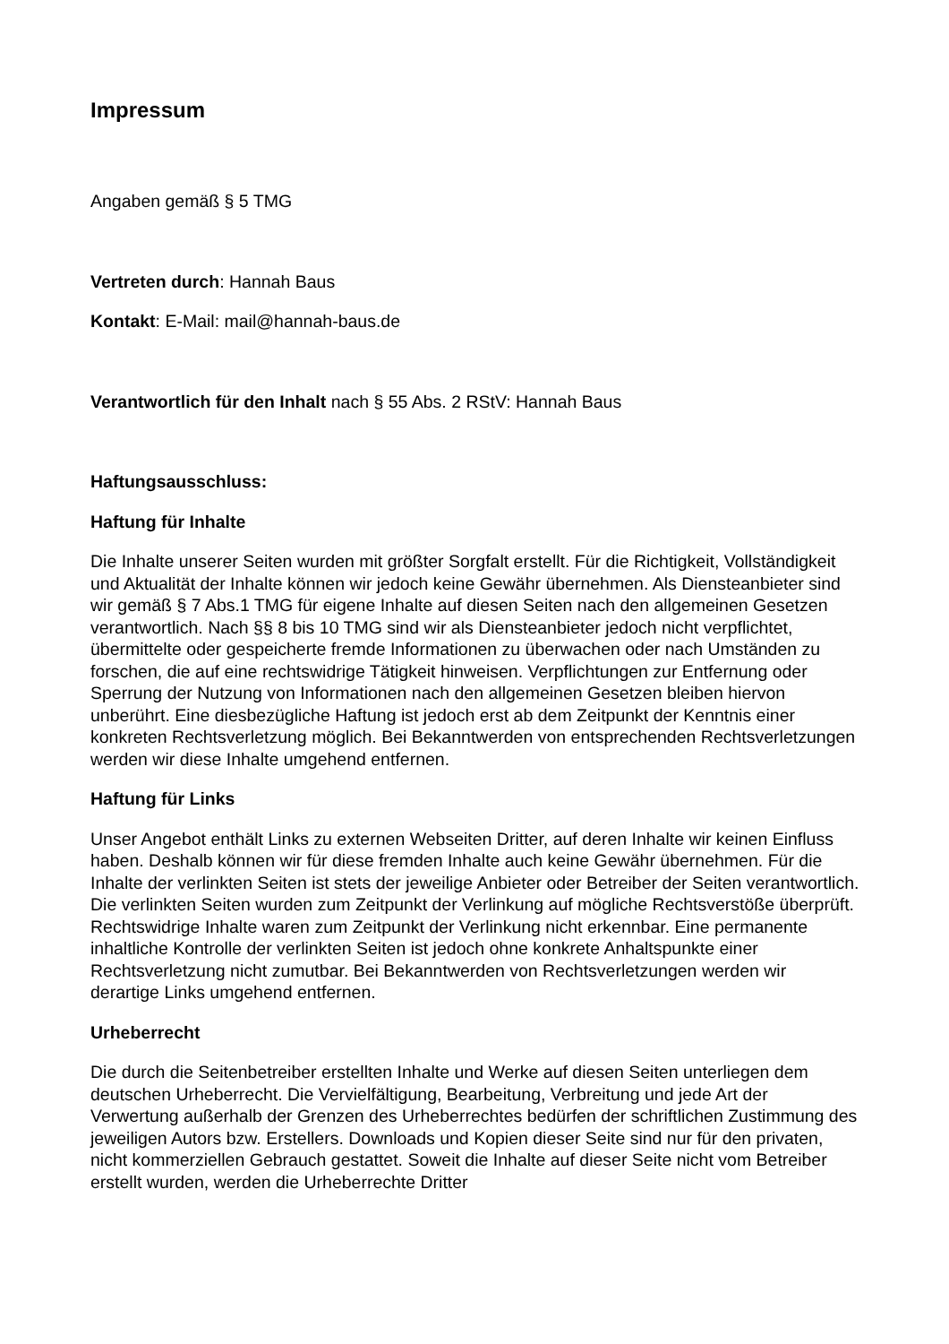Impressum
Angaben gemäß § 5 TMG
Vertreten durch: Hannah Baus
Kontakt: E-Mail: mail@hannah-baus.de
Verantwortlich für den Inhalt nach § 55 Abs. 2 RStV: Hannah Baus
Haftungsausschluss:
Haftung für Inhalte
Die Inhalte unserer Seiten wurden mit größter Sorgfalt erstellt. Für die Richtigkeit, Vollständigkeit und Aktualität der Inhalte können wir jedoch keine Gewähr übernehmen. Als Diensteanbieter sind wir gemäß § 7 Abs.1 TMG für eigene Inhalte auf diesen Seiten nach den allgemeinen Gesetzen verantwortlich. Nach §§ 8 bis 10 TMG sind wir als Diensteanbieter jedoch nicht verpflichtet, übermittelte oder gespeicherte fremde Informationen zu überwachen oder nach Umständen zu forschen, die auf eine rechtswidrige Tätigkeit hinweisen. Verpflichtungen zur Entfernung oder Sperrung der Nutzung von Informationen nach den allgemeinen Gesetzen bleiben hiervon unberührt. Eine diesbezügliche Haftung ist jedoch erst ab dem Zeitpunkt der Kenntnis einer konkreten Rechtsverletzung möglich. Bei Bekanntwerden von entsprechenden Rechtsverletzungen werden wir diese Inhalte umgehend entfernen.
Haftung für Links
Unser Angebot enthält Links zu externen Webseiten Dritter, auf deren Inhalte wir keinen Einfluss haben. Deshalb können wir für diese fremden Inhalte auch keine Gewähr übernehmen. Für die Inhalte der verlinkten Seiten ist stets der jeweilige Anbieter oder Betreiber der Seiten verantwortlich. Die verlinkten Seiten wurden zum Zeitpunkt der Verlinkung auf mögliche Rechtsverstöße überprüft. Rechtswidrige Inhalte waren zum Zeitpunkt der Verlinkung nicht erkennbar. Eine permanente inhaltliche Kontrolle der verlinkten Seiten ist jedoch ohne konkrete Anhaltspunkte einer Rechtsverletzung nicht zumutbar. Bei Bekanntwerden von Rechtsverletzungen werden wir derartige Links umgehend entfernen.
Urheberrecht
Die durch die Seitenbetreiber erstellten Inhalte und Werke auf diesen Seiten unterliegen dem deutschen Urheberrecht. Die Vervielfältigung, Bearbeitung, Verbreitung und jede Art der Verwertung außerhalb der Grenzen des Urheberrechtes bedürfen der schriftlichen Zustimmung des jeweiligen Autors bzw. Erstellers. Downloads und Kopien dieser Seite sind nur für den privaten, nicht kommerziellen Gebrauch gestattet. Soweit die Inhalte auf dieser Seite nicht vom Betreiber erstellt wurden, werden die Urheberrechte Dritter